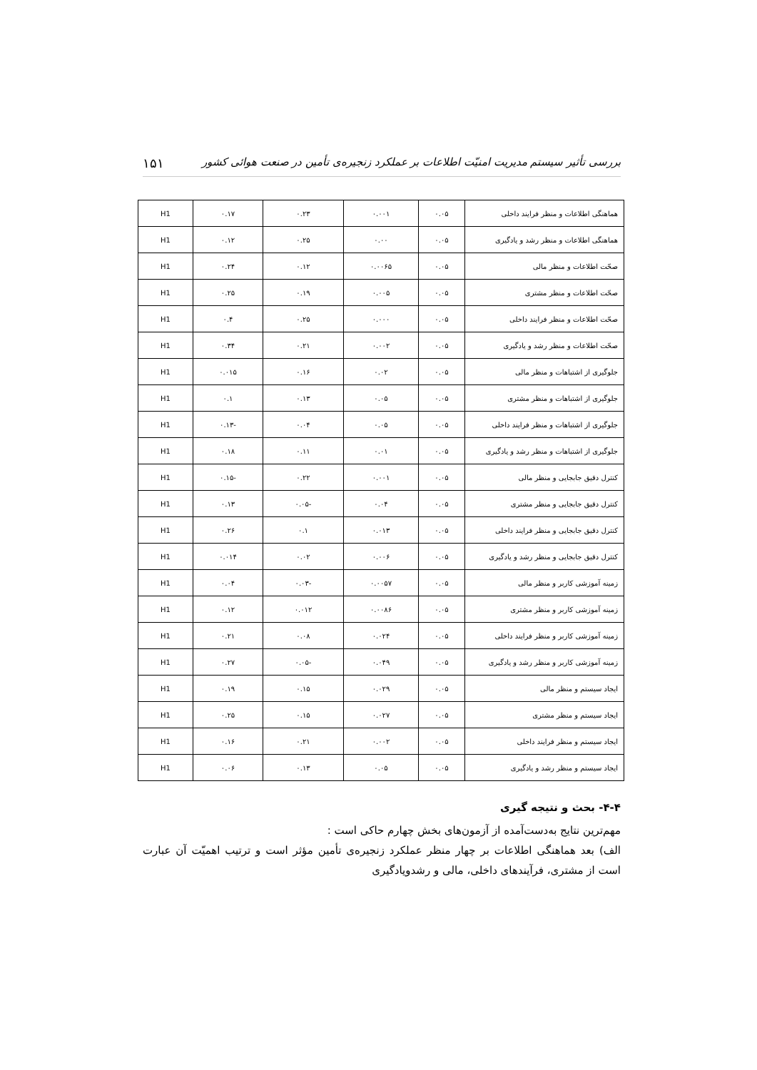بررسی تأثیر سیستم مدیریت امنیّت اطلاعات بر عملکرد زنجیره‌ی تأمین در صنعت هوائی کشور ۱۵۱
| هماهنگی اطلاعات و منظر فرایند داخلی | ۰.۰۵ | ۰.۰۰۱ | ۰.۲۳ | ۰.۱۷ | H1 |
| هماهنگی اطلاعات و منظر رشد و یادگیری | ۰.۰۵ | ۰.۰۰ | ۰.۲۵ | ۰.۱۲ | H1 |
| صحّت اطلاعات و منظر مالی | ۰.۰۵ | ۰.۰۰۶۵ | ۰.۱۲ | ۰.۲۴ | H1 |
| صحّت اطلاعات و منظر مشتری | ۰.۰۵ | ۰.۰۰۵ | ۰.۱۹ | ۰.۲۵ | H1 |
| صحّت اطلاعات و منظر فرایند داخلی | ۰.۰۵ | ۰.۰۰۰ | ۰.۲۵ | ۰.۴ | H1 |
| صحّت اطلاعات و منظر رشد و یادگیری | ۰.۰۵ | ۰.۰۰۲ | ۰.۲۱ | ۰.۳۴ | H1 |
| جلوگیری از اشتباهات و منظر مالی | ۰.۰۵ | ۰.۰۲ | ۰.۱۶ | ۰.۰۱۵ | H1 |
| جلوگیری از اشتباهات و منظر مشتری | ۰.۰۵ | ۰.۰۵ | ۰.۱۳ | ۰.۱ | H1 |
| جلوگیری از اشتباهات و منظر فرایند داخلی | ۰.۰۵ | ۰.۰۵ | ۰.۰۴ | -۰.۱۳ | H1 |
| جلوگیری از اشتباهات و منظر رشد و یادگیری | ۰.۰۵ | ۰.۰۱ | ۰.۱۱ | ۰.۱۸ | H1 |
| کنترل دقیق جابجایی و منظر مالی | ۰.۰۵ | ۰.۰۰۱ | ۰.۲۲ | -۰.۱۵ | H1 |
| کنترل دقیق جابجایی و منظر مشتری | ۰.۰۵ | ۰.۰۴ | -۰.۰۵ | ۰.۱۳ | H1 |
| کنترل دقیق جابجایی و منظر فرایند داخلی | ۰.۰۵ | ۰.۰۱۳ | ۰.۱ | ۰.۲۶ | H1 |
| کنترل دقیق جابجایی و منظر رشد و یادگیری | ۰.۰۵ | ۰.۰۰۶ | ۰.۰۲ | ۰.۰۱۴ | H1 |
| زمینه آموزشی کاربر و منظر مالی | ۰.۰۵ | ۰.۰۰۵۷ | -۰.۰۳ | ۰.۰۴ | H1 |
| زمینه آموزشی کاربر و منظر مشتری | ۰.۰۵ | ۰.۰۰۸۶ | ۰.۰۱۲ | ۰.۱۲ | H1 |
| زمینه آموزشی کاربر و منظر فرایند داخلی | ۰.۰۵ | ۰.۰۲۴ | ۰.۰۸ | ۰.۲۱ | H1 |
| زمینه آموزشی کاربر و منظر رشد و یادگیری | ۰.۰۵ | ۰.۰۴۹ | -۰.۰۵ | ۰.۲۷ | H1 |
| ایجاد سیستم و منظر مالی | ۰.۰۵ | ۰.۰۲۹ | ۰.۱۵ | ۰.۱۹ | H1 |
| ایجاد سیستم و منظر مشتری | ۰.۰۵ | ۰.۰۲۷ | ۰.۱۵ | ۰.۲۵ | H1 |
| ایجاد سیستم و منظر فرایند داخلی | ۰.۰۵ | ۰.۰۰۲ | ۰.۲۱ | ۰.۱۶ | H1 |
| ایجاد سیستم و منظر رشد و یادگیری | ۰.۰۵ | ۰.۰۵ | ۰.۱۳ | ۰.۰۶ | H1 |
۴-۴- بحث و نتیجه گیری
مهم‌ترین نتایج به‌دست‌آمده از آزمون‌های بخش چهارم حاکی است :
الف) بعد هماهنگی اطلاعات بر چهار منظر عملکرد زنجیره‌ی تأمین مؤثر است و ترتیب اهمیّت آن عبارت است از مشتری، فرآیندهای داخلی، مالی و رشدویادگیری